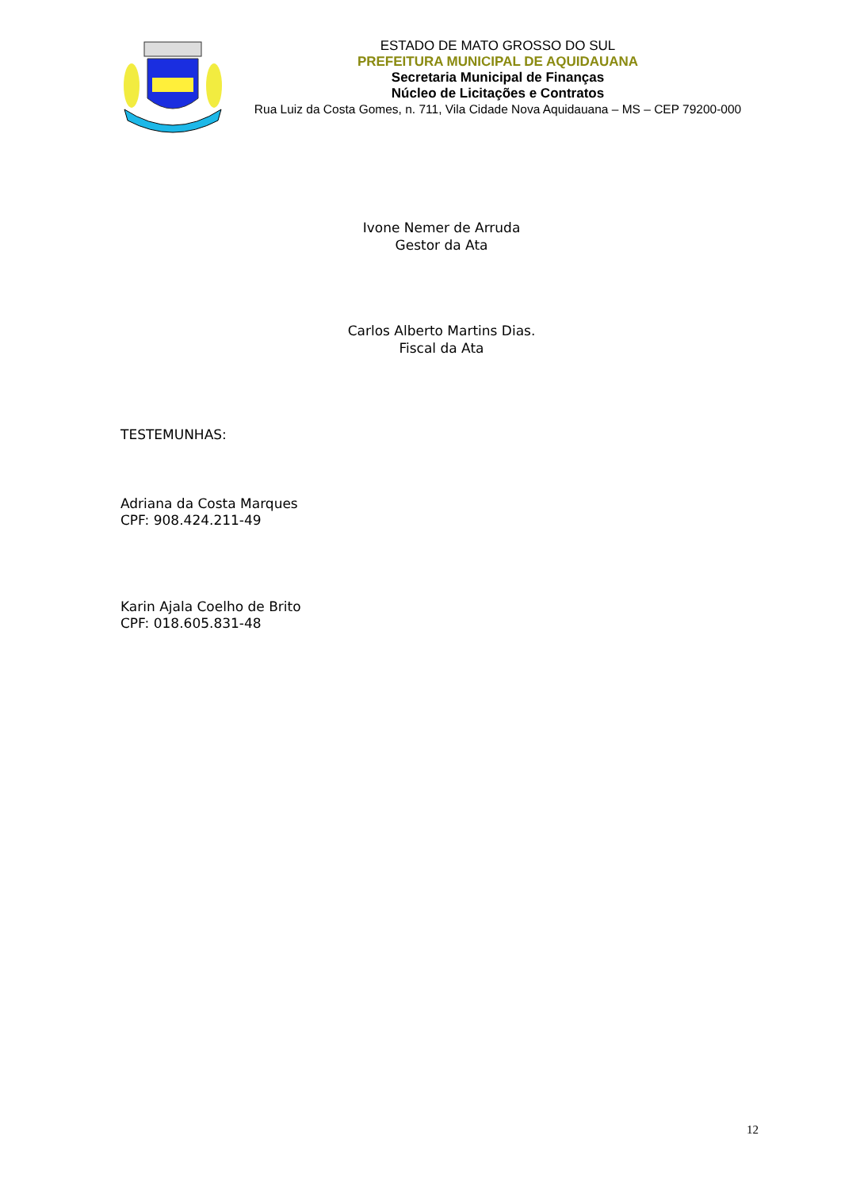ESTADO DE MATO GROSSO DO SUL
PREFEITURA MUNICIPAL DE AQUIDAUANA
Secretaria Municipal de Finanças
Núcleo de Licitações e Contratos
Rua Luiz da Costa Gomes, n. 711, Vila Cidade Nova Aquidauana – MS – CEP 79200-000
Ivone Nemer de Arruda
Gestor da Ata
Carlos Alberto Martins Dias.
Fiscal da Ata
TESTEMUNHAS:
Adriana da Costa Marques
CPF: 908.424.211-49
Karin Ajala Coelho de Brito
CPF: 018.605.831-48
12